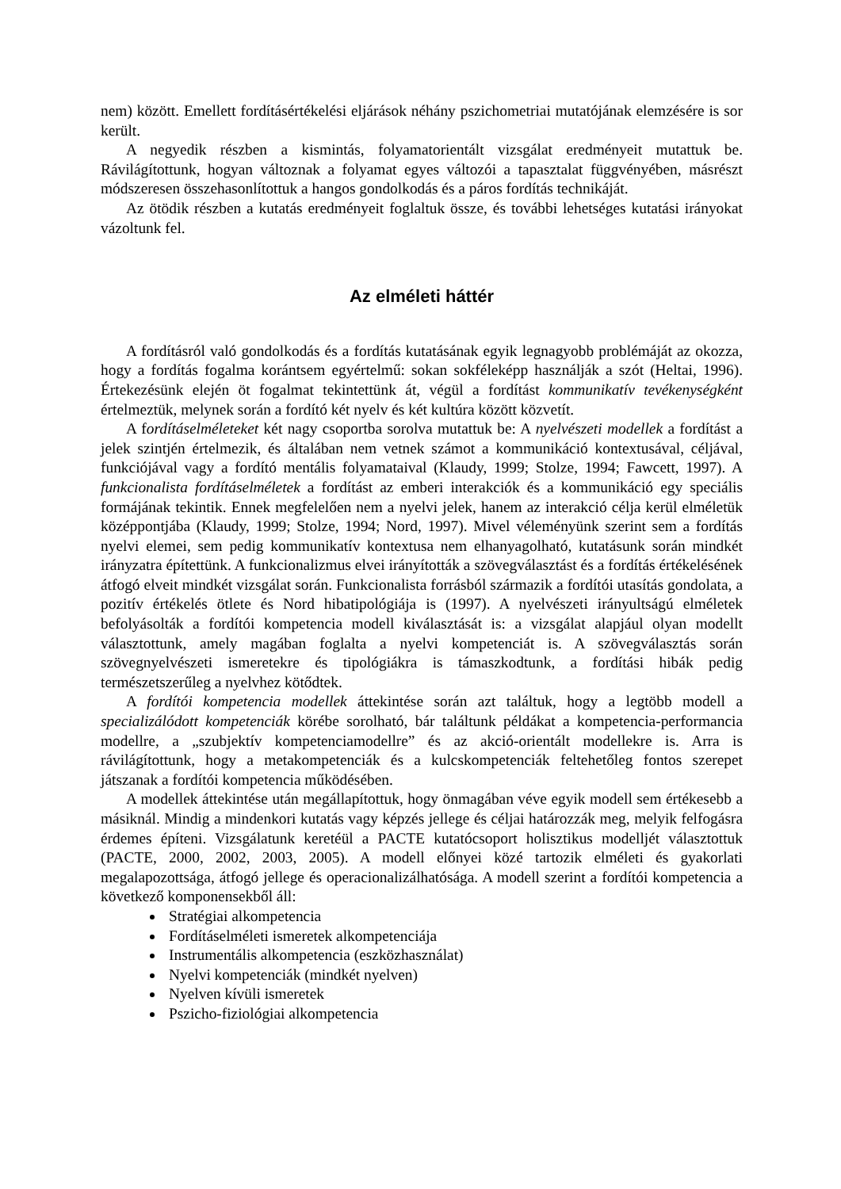nem) között. Emellett fordításértékelési eljárások néhány pszichometriai mutatójának elemzésére is sor került.
A negyedik részben a kismintás, folyamatorientált vizsgálat eredményeit mutattuk be. Rávilágítottunk, hogyan változnak a folyamat egyes változói a tapasztalat függvényében, másrészt módszeresen összehasonlítottuk a hangos gondolkodás és a páros fordítás technikáját.
Az ötödik részben a kutatás eredményeit foglaltuk össze, és további lehetséges kutatási irányokat vázoltunk fel.
Az elméleti háttér
A fordításról való gondolkodás és a fordítás kutatásának egyik legnagyobb problémáját az okozza, hogy a fordítás fogalma korántsem egyértelmű: sokan sokféleképp használják a szót (Heltai, 1996). Értekezésünk elején öt fogalmat tekintettünk át, végül a fordítást kommunikatív tevékenységként értelmeztük, melynek során a fordító két nyelv és két kultúra között közvetít.
A fordításelméleteket két nagy csoportba sorolva mutattuk be: A nyelvészeti modellek a fordítást a jelek szintjén értelmezik, és általában nem vetnek számot a kommunikáció kontextusával, céljával, funkciójával vagy a fordító mentális folyamataival (Klaudy, 1999; Stolze, 1994; Fawcett, 1997). A funkcionalista fordításelméletek a fordítást az emberi interakciók és a kommunikáció egy speciális formájának tekintik. Ennek megfelelően nem a nyelvi jelek, hanem az interakció célja kerül elméletük középpontjába (Klaudy, 1999; Stolze, 1994; Nord, 1997). Mivel véleményünk szerint sem a fordítás nyelvi elemei, sem pedig kommunikatív kontextusa nem elhanyagolható, kutatásunk során mindkét irányzatra építettünk. A funkcionalizmus elvei irányították a szövegválasztást és a fordítás értékelésének átfogó elveit mindkét vizsgálat során. Funkcionalista forrásból származik a fordítói utasítás gondolata, a pozitív értékelés ötlete és Nord hibatipológiája is (1997). A nyelvészeti irányultságú elméletek befolyásolták a fordítói kompetencia modell kiválasztását is: a vizsgálat alapjául olyan modellt választottunk, amely magában foglalta a nyelvi kompetenciát is. A szövegválasztás során szövegnyelvészeti ismeretekre és tipológiákra is támaszkodtunk, a fordítási hibák pedig természetszerűleg a nyelvhez kötődtek.
A fordítói kompetencia modellek áttekintése során azt találtuk, hogy a legtöbb modell a specializálódott kompetenciák körébe sorolható, bár találtunk példákat a kompetencia-performancia modellre, a „szubjektív kompetenciamodellre” és az akció-orientált modellekre is. Arra is rávilágítottunk, hogy a metakompetenciák és a kulcskompetenciák feltehetőleg fontos szerepet játszanak a fordítói kompetencia működésében.
A modellek áttekintése után megállapítottuk, hogy önmagában véve egyik modell sem értékesebb a másiknál. Mindig a mindenkori kutatás vagy képzés jellege és céljai határozzák meg, melyik felfogásra érdemes építeni. Vizsgálatunk keretéül a PACTE kutatócsoport holisztikus modelljét választottuk (PACTE, 2000, 2002, 2003, 2005). A modell előnyei közé tartozik elméleti és gyakorlati megalapozottsága, átfogó jellege és operacionalizálhatósága. A modell szerint a fordítói kompetencia a következő komponensekből áll:
Stratégiai alkompetencia
Fordításelméleti ismeretek alkompetenciája
Instrumentális alkompetencia (eszközhasználat)
Nyelvi kompetenciák (mindkét nyelven)
Nyelven kívüli ismeretek
Pszicho-fiziológiai alkompetencia